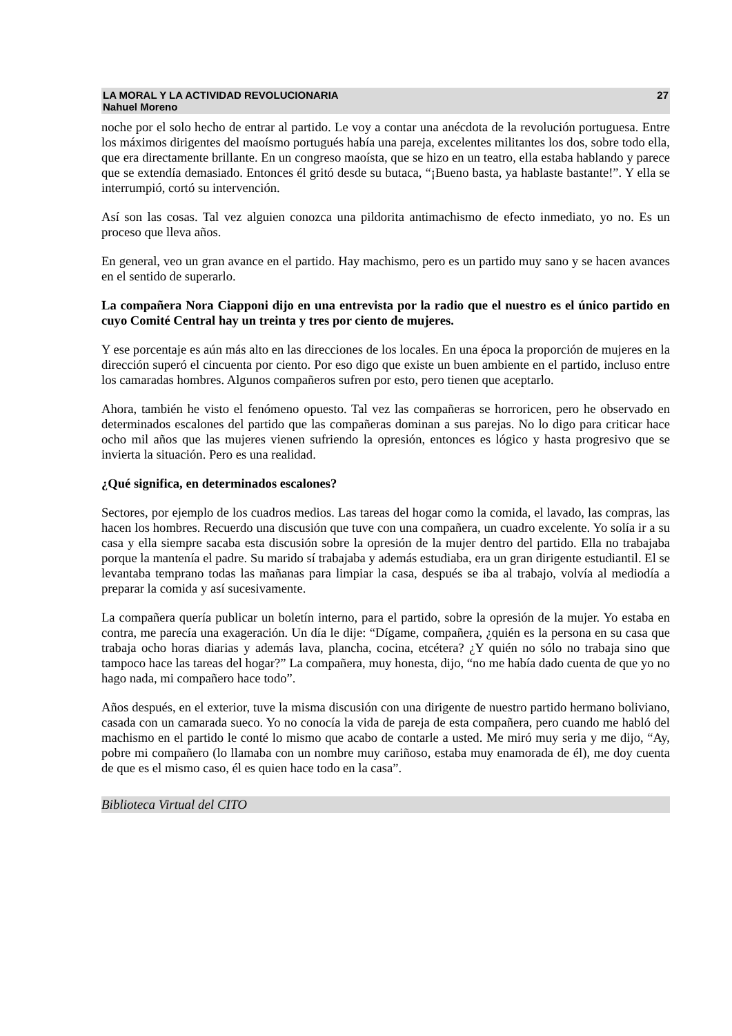LA MORAL Y LA ACTIVIDAD REVOLUCIONARIA
Nahuel Moreno
27
noche por el solo hecho de entrar al partido. Le voy a contar una anécdota de la revolución portuguesa. Entre los máximos dirigentes del maoísmo portugués había una pareja, excelentes militantes los dos, sobre todo ella, que era directamente brillante. En un congreso maoísta, que se hizo en un teatro, ella estaba hablando y parece que se extendía demasiado. Entonces él gritó desde su butaca, “¡Bueno basta, ya hablaste bastante!”. Y ella se interrumpió, cortó su intervención.
Así son las cosas. Tal vez alguien conozca una pildorita antimachismo de efecto inmediato, yo no. Es un proceso que lleva años.
En general, veo un gran avance en el partido. Hay machismo, pero es un partido muy sano y se hacen avances en el sentido de superarlo.
La compañera Nora Ciapponi dijo en una entrevista por la radio que el nuestro es el único partido en cuyo Comité Central hay un treinta y tres por ciento de mujeres.
Y ese porcentaje es aún más alto en las direcciones de los locales. En una época la proporción de mujeres en la dirección superó el cincuenta por ciento. Por eso digo que existe un buen ambiente en el partido, incluso entre los camaradas hombres. Algunos compañeros sufren por esto, pero tienen que aceptarlo.
Ahora, también he visto el fenómeno opuesto. Tal vez las compañeras se horroricen, pero he observado en determinados escalones del partido que las compañeras dominan a sus parejas. No lo digo para criticar hace ocho mil años que las mujeres vienen sufriendo la opresión, entonces es lógico y hasta progresivo que se invierta la situación. Pero es una realidad.
¿Qué significa, en determinados escalones?
Sectores, por ejemplo de los cuadros medios. Las tareas del hogar como la comida, el lavado, las compras, las hacen los hombres. Recuerdo una discusión que tuve con una compañera, un cuadro excelente. Yo solía ir a su casa y ella siempre sacaba esta discusión sobre la opresión de la mujer dentro del partido. Ella no trabajaba porque la mantenía el padre. Su marido sí trabajaba y además estudiaba, era un gran dirigente estudiantil. El se levantaba temprano todas las mañanas para limpiar la casa, después se iba al trabajo, volvía al mediodía a preparar la comida y así sucesivamente.
La compañera quería publicar un boletín interno, para el partido, sobre la opresión de la mujer. Yo estaba en contra, me parecía una exageración. Un día le dije: “Dígame, compañera, ¿quién es la persona en su casa que trabaja ocho horas diarias y además lava, plancha, cocina, etcétera? ¿Y quién no sólo no trabaja sino que tampoco hace las tareas del hogar?” La compañera, muy honesta, dijo, “no me había dado cuenta de que yo no hago nada, mi compañero hace todo”.
Años después, en el exterior, tuve la misma discusión con una dirigente de nuestro partido hermano boliviano, casada con un camarada sueco. Yo no conocía la vida de pareja de esta compañera, pero cuando me habló del machismo en el partido le conté lo mismo que acabo de contarle a usted. Me miró muy seria y me dijo, “Ay, pobre mi compañero (lo llamaba con un nombre muy cariñoso, estaba muy enamorada de él), me doy cuenta de que es el mismo caso, él es quien hace todo en la casa”.
Biblioteca Virtual del CITO